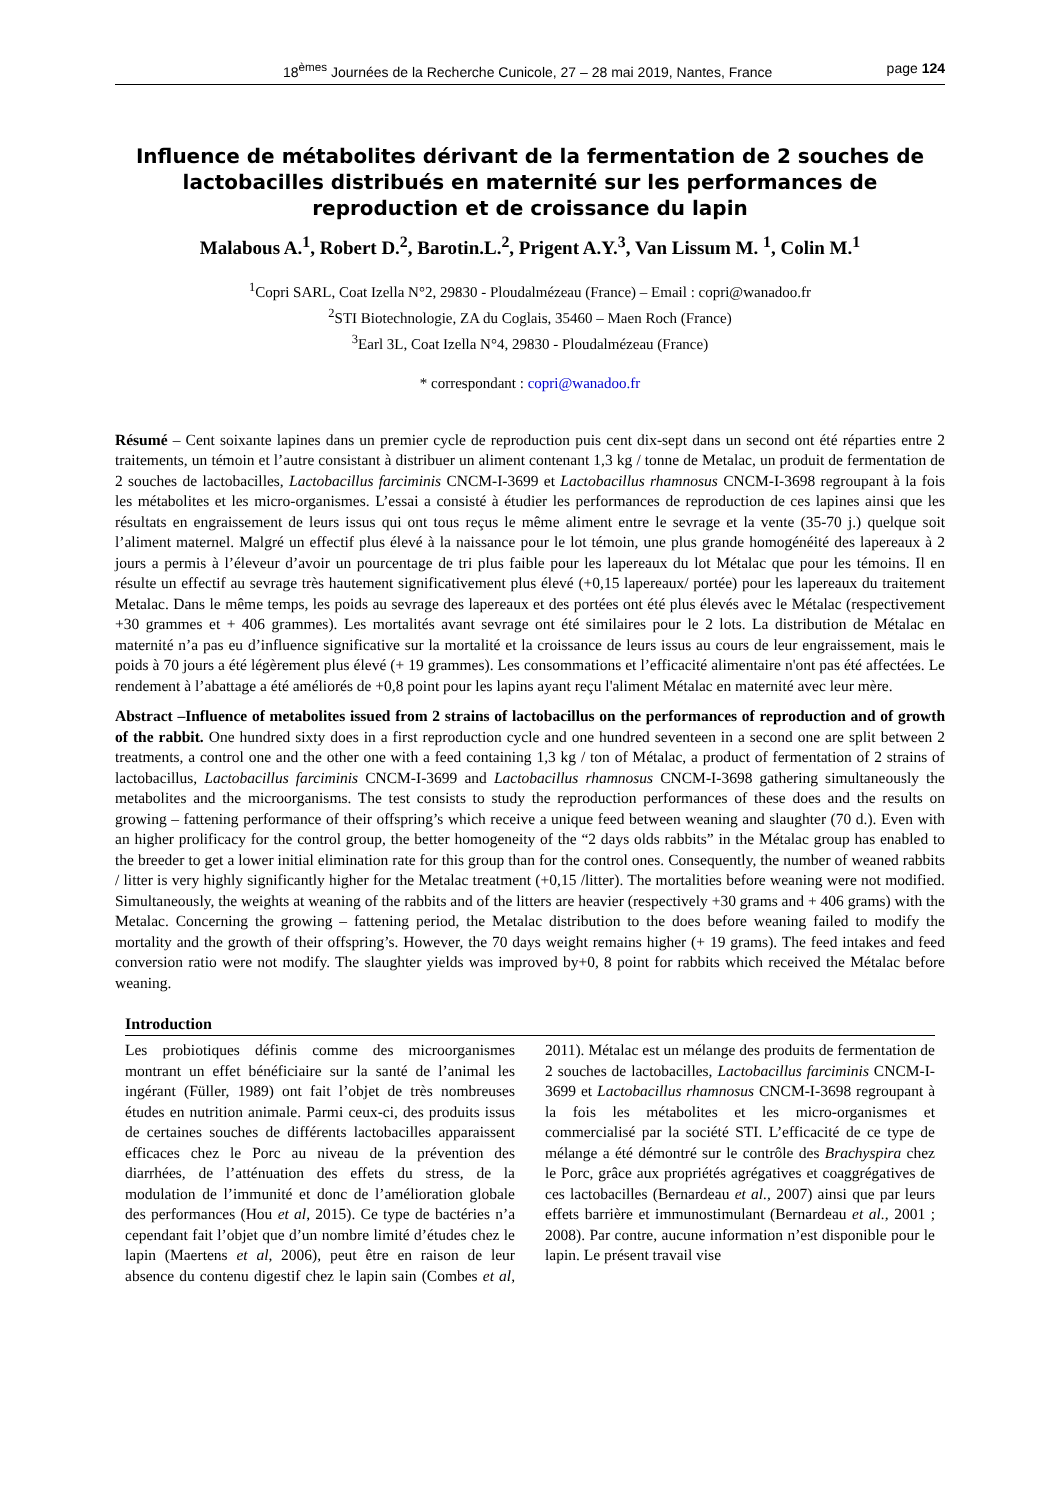18<sup>èmes</sup> Journées de la Recherche Cunicole, 27 – 28 mai 2019, Nantes, France page 124
Influence de métabolites dérivant de la fermentation de 2 souches de lactobacilles distribués en maternité sur les performances de reproduction et de croissance du lapin
Malabous A.<sup>1</sup>, Robert D.<sup>2</sup>, Barotin.L.<sup>2</sup>, Prigent A.Y.<sup>3</sup>, Van Lissum M. <sup>1</sup>, Colin M.<sup>1</sup>
<sup>1</sup> Copri SARL, Coat Izella N°2, 29830 - Ploudalmézeau (France) – Email : copri@wanadoo.fr
<sup>2</sup> STI Biotechnologie, ZA du Coglais, 35460 – Maen Roch (France)
<sup>3</sup> Earl 3L, Coat Izella N°4, 29830 - Ploudalmézeau (France)
* correspondant : copri@wanadoo.fr
Résumé – Cent soixante lapines dans un premier cycle de reproduction puis cent dix-sept dans un second ont été réparties entre 2 traitements, un témoin et l’autre consistant à distribuer un aliment contenant 1,3 kg / tonne de Metalac, un produit de fermentation de 2 souches de lactobacilles, Lactobacillus farciminis CNCM-I-3699 et Lactobacillus rhamnosus CNCM-I-3698 regroupant à la fois les métabolites et les micro-organismes. L’essai a consisté à étudier les performances de reproduction de ces lapines ainsi que les résultats en engraissement de leurs issus qui ont tous reçus le même aliment entre le sevrage et la vente (35-70 j.) quelque soit l’aliment maternel. Malgré un effectif plus élevé à la naissance pour le lot témoin, une plus grande homogénéité des lapereaux à 2 jours a permis à l’éleveur d’avoir un pourcentage de tri plus faible pour les lapereaux du lot Métalac que pour les témoins. Il en résulte un effectif au sevrage très hautement significativement plus élevé (+0,15 lapereaux/ portée) pour les lapereaux du traitement Metalac. Dans le même temps, les poids au sevrage des lapereaux et des portées ont été plus élevés avec le Métalac (respectivement +30 grammes et + 406 grammes). Les mortalités avant sevrage ont été similaires pour le 2 lots. La distribution de Métalac en maternité n’a pas eu d’influence significative sur la mortalité et la croissance de leurs issus au cours de leur engraissement, mais le poids à 70 jours a été légèrement plus élevé (+ 19 grammes). Les consommations et l’efficacité alimentaire n'ont pas été affectées. Le rendement à l’abattage a été améliorés de +0,8 point pour les lapins ayant reçu l'aliment Métalac en maternité avec leur mère.
Abstract –Influence of metabolites issued from 2 strains of lactobacillus on the performances of reproduction and of growth of the rabbit. One hundred sixty does in a first reproduction cycle and one hundred seventeen in a second one are split between 2 treatments, a control one and the other one with a feed containing 1,3 kg / ton of Métalac, a product of fermentation of 2 strains of lactobacillus, Lactobacillus farciminis CNCM-I-3699 and Lactobacillus rhamnosus CNCM-I-3698 gathering simultaneously the metabolites and the microorganisms. The test consists to study the reproduction performances of these does and the results on growing – fattening performance of their offspring’s which receive a unique feed between weaning and slaughter (70 d.). Even with an higher prolificacy for the control group, the better homogeneity of the “2 days olds rabbits” in the Métalac group has enabled to the breeder to get a lower initial elimination rate for this group than for the control ones. Consequently, the number of weaned rabbits / litter is very highly significantly higher for the Metalac treatment (+0,15 /litter). The mortalities before weaning were not modified. Simultaneously, the weights at weaning of the rabbits and of the litters are heavier (respectively +30 grams and + 406 grams) with the Metalac. Concerning the growing – fattening period, the Metalac distribution to the does before weaning failed to modify the mortality and the growth of their offspring’s. However, the 70 days weight remains higher (+ 19 grams). The feed intakes and feed conversion ratio were not modify. The slaughter yields was improved by+0, 8 point for rabbits which received the Métalac before weaning.
Introduction
Les probiotiques définis comme des microorganismes montrant un effet bénéficiaire sur la santé de l’animal les ingérant (Füller, 1989) ont fait l’objet de très nombreuses études en nutrition animale. Parmi ceux-ci, des produits issus de certaines souches de différents lactobacilles apparaissent efficaces chez le Porc au niveau de la prévention des diarrhées, de l’atténuation des effets du stress, de la modulation de l’immunité et donc de l’amélioration globale des performances (Hou et al, 2015). Ce type de bactéries n’a cependant fait l’objet que d’un nombre limité d’études chez le lapin (Maertens et al, 2006), peut être en raison de leur absence du contenu digestif chez le lapin sain (Combes et al, 2011). Métalac est un mélange des produits de fermentation de 2 souches de lactobacilles, Lactobacillus farciminis CNCM-I-3699 et Lactobacillus rhamnosus CNCM-I-3698 regroupant à la fois les métabolites et les micro-organismes et commercialisé par la société STI. L’efficacité de ce type de mélange a été démontré sur le contrôle des Brachyspira chez le Porc, grâce aux propriétés agrégatives et coaggrégatives de ces lactobacilles (Bernardeau et al., 2007) ainsi que par leurs effets barrière et immunostimulant (Bernardeau et al., 2001 ; 2008). Par contre, aucune information n’est disponible pour le lapin. Le présent travail vise